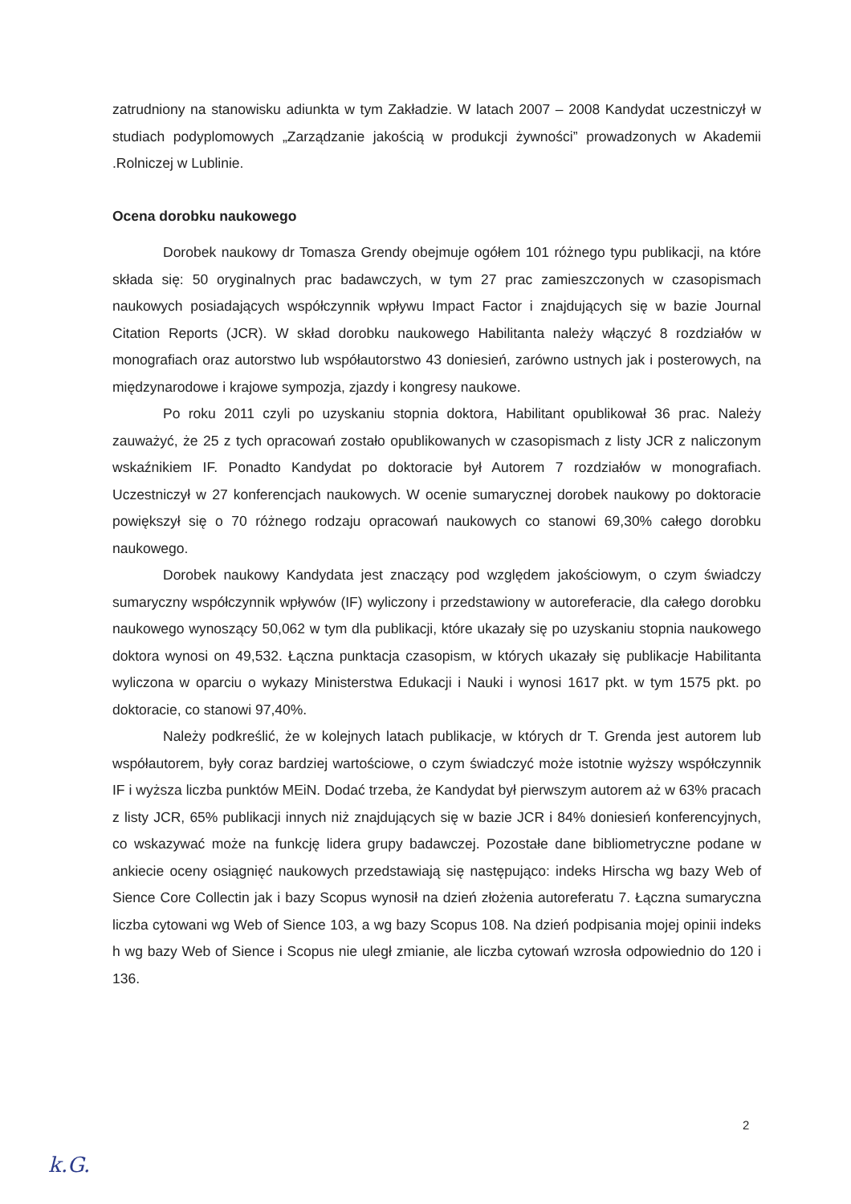zatrudniony na stanowisku adiunkta w tym Zakładzie. W latach 2007 – 2008 Kandydat uczestniczył w studiach podyplomowych „Zarządzanie jakością w produkcji żywności” prowadzonych w Akademii .Rolniczej w Lublinie.
Ocena dorobku naukowego
Dorobek naukowy dr Tomasza Grendy obejmuje ogółem 101 różnego typu publikacji, na które składa się: 50 oryginalnych prac badawczych, w tym 27 prac zamieszczonych w czasopismach naukowych posiadających współczynnik wpływu Impact Factor i znajdujących się w bazie Journal Citation Reports (JCR). W skład dorobku naukowego Habilitanta należy włączyć 8 rozdziałów w monografiach oraz autorstwo lub współautorstwo 43 doniesień, zarówno ustnych jak i posterowych, na międzynarodowe i krajowe sympozja, zjazdy i kongresy naukowe.
Po roku 2011 czyli po uzyskaniu stopnia doktora, Habilitant opublikował 36 prac. Należy zauważyć, że 25 z tych opracowań zostało opublikowanych w czasopismach z listy JCR z naliczonym wskaźnikiem IF. Ponadto Kandydat po doktoracie był Autorem 7 rozdziałów w monografiach. Uczestniczył w 27 konferencjach naukowych. W ocenie sumarycznej dorobek naukowy po doktoracie powiększył się o 70 różnego rodzaju opracowań naukowych co stanowi 69,30% całego dorobku naukowego.
Dorobek naukowy Kandydata jest znaczący pod względem jakościowym, o czym świadczy sumaryczny współczynnik wpływów (IF) wyliczony i przedstawiony w autoreferacie, dla całego dorobku naukowego wynoszący 50,062 w tym dla publikacji, które ukazały się po uzyskaniu stopnia naukowego doktora wynosi on 49,532. Łączna punktacja czasopism, w których ukazały się publikacje Habilitanta wyliczona w oparciu o wykazy Ministerstwa Edukacji i Nauki i wynosi 1617 pkt. w tym 1575 pkt. po doktoracie, co stanowi 97,40%.
Należy podkreślić, że w kolejnych latach publikacje, w których dr T. Grenda jest autorem lub współautorem, były coraz bardziej wartościowe, o czym świadczyć może istotnie wyższy współczynnik IF i wyższa liczba punktów MEiN. Dodać trzeba, że Kandydat był pierwszym autorem aż w 63% pracach z listy JCR, 65% publikacji innych niż znajdujących się w bazie JCR i 84% doniesień konferencyjnych, co wskazywać może na funkcję lidera grupy badawczej. Pozostałe dane bibliometryczne podane w ankiecie oceny osiągnięć naukowych przedstawiają się następująco: indeks Hirscha wg bazy Web of Sience Core Collectin jak i bazy Scopus wynosił na dzień złożenia autoreferatu 7. Łączna sumaryczna liczba cytowani wg Web of Sience 103, a wg bazy Scopus 108. Na dzień podpisania mojej opinii indeks h wg bazy Web of Sience i Scopus nie uległ zmianie, ale liczba cytowań wzrosła odpowiednio do 120 i 136.
2
k.G.